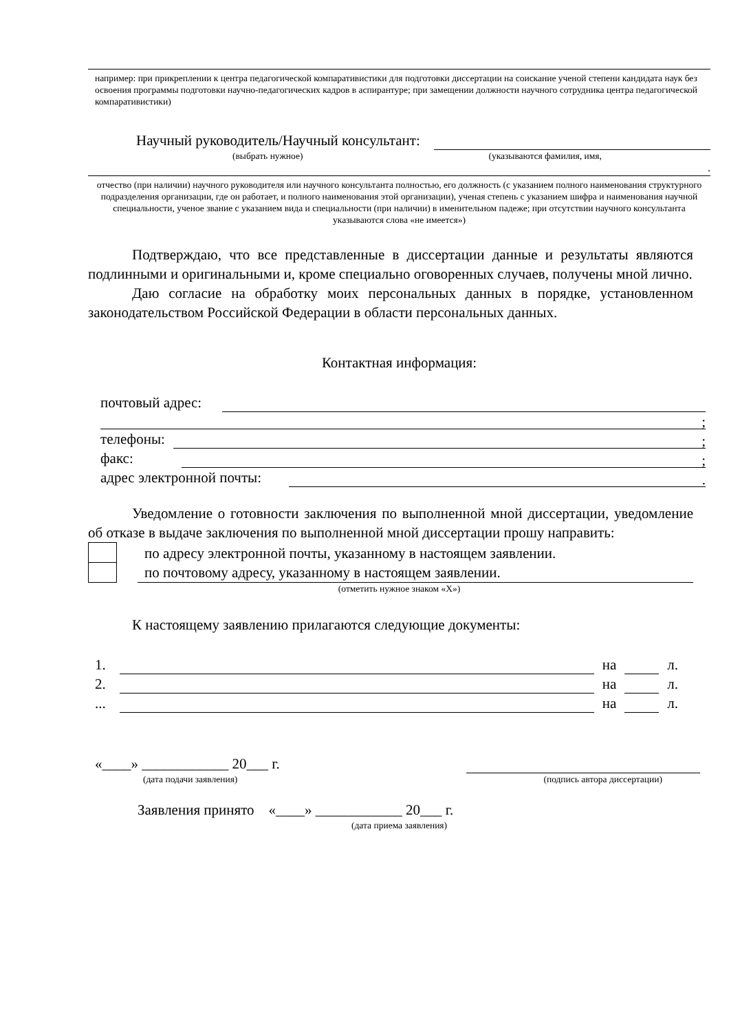например: при прикреплении к центра педагогической компаративистики для подготовки диссертации на соискание ученой степени кандидата наук без освоения программы подготовки научно-педагогических кадров в аспирантуре; при замещении должности научного сотрудника центра педагогической компаративистики)
Научный руководитель/Научный консультант:
(выбрать нужное) (указываются фамилия, имя,
.
отчество (при наличии) научного руководителя или научного консультанта полностью, его должность (с указанием полного наименования структурного подразделения организации, где он работает, и полного наименования этой организации), ученая степень с указанием шифра и наименования научной специальности, ученое звание с указанием вида и специальности (при наличии) в именительном падеже; при отсутствии научного консультанта указываются слова «не имеется»)
Подтверждаю, что все представленные в диссертации данные и результаты являются подлинными и оригинальными и, кроме специально оговоренных случаев, получены мной лично.
Даю согласие на обработку моих персональных данных в порядке, установленном законодательством Российской Федерации в области персональных данных.
Контактная информация:
почтовый адрес:
;
телефоны: ;
факс: ;
адрес электронной почты: .
Уведомление о готовности заключения по выполненной мной диссертации, уведомление об отказе в выдаче заключения по выполненной мной диссертации прошу направить:
по адресу электронной почты, указанному в настоящем заявлении.
по почтовому адресу, указанному в настоящем заявлении.
(отметить нужное знаком «Х»)
К настоящему заявлению прилагаются следующие документы:
1. на л.
2. на л.
... на л.
«____» ____________ 20___ г.
(дата подачи заявления) (подпись автора диссертации)
Заявления принято «____» ____________ 20___ г.
(дата приема заявления)